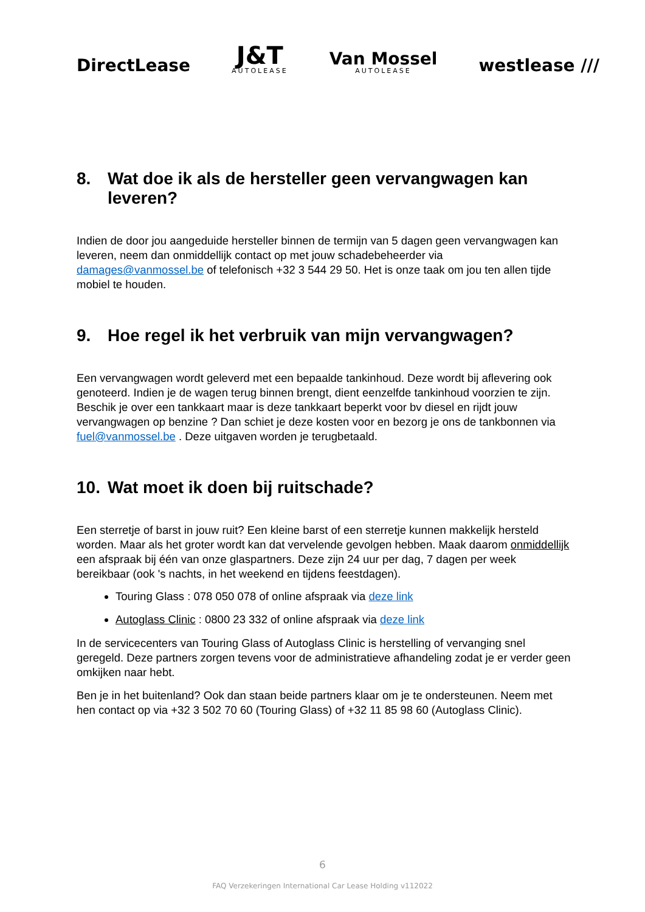DirectLease
J&T
AUTOLEASE
Van Mossel
AUTOLEASE
westlease ///
8. Wat doe ik als de hersteller geen vervangwagen kan leveren?
Indien de door jou aangeduide hersteller binnen de termijn van 5 dagen geen vervangwagen kan leveren, neem dan onmiddellijk contact op met jouw schadebeheerder via damages@vanmossel.be of telefonisch +32 3 544 29 50. Het is onze taak om jou ten allen tijde mobiel te houden.
9. Hoe regel ik het verbruik van mijn vervangwagen?
Een vervangwagen wordt geleverd met een bepaalde tankinhoud. Deze wordt bij aflevering ook genoteerd. Indien je de wagen terug binnen brengt, dient eenzelfde tankinhoud voorzien te zijn. Beschik je over een tankkaart maar is deze tankkaart beperkt voor bv diesel en rijdt jouw vervangwagen op benzine ? Dan schiet je deze kosten voor en bezorg je ons de tankbonnen via fuel@vanmossel.be . Deze uitgaven worden je terugbetaald.
10. Wat moet ik doen bij ruitschade?
Een sterretje of barst in jouw ruit? Een kleine barst of een sterretje kunnen makkelijk hersteld worden. Maar als het groter wordt kan dat vervelende gevolgen hebben. Maak daarom onmiddellijk een afspraak bij één van onze glaspartners. Deze zijn 24 uur per dag, 7 dagen per week bereikbaar (ook 's nachts, in het weekend en tijdens feestdagen).
Touring Glass : 078 050 078 of online afspraak via deze link
Autoglass Clinic : 0800 23 332 of online afspraak via deze link
In de servicecenters van Touring Glass of Autoglass Clinic is herstelling of vervanging snel geregeld. Deze partners zorgen tevens voor de administratieve afhandeling zodat je er verder geen omkijken naar hebt.
Ben je in het buitenland? Ook dan staan beide partners klaar om je te ondersteunen. Neem met hen contact op via +32 3 502 70 60 (Touring Glass) of +32 11 85 98 60 (Autoglass Clinic).
6
FAQ Verzekeringen International Car Lease Holding v112022